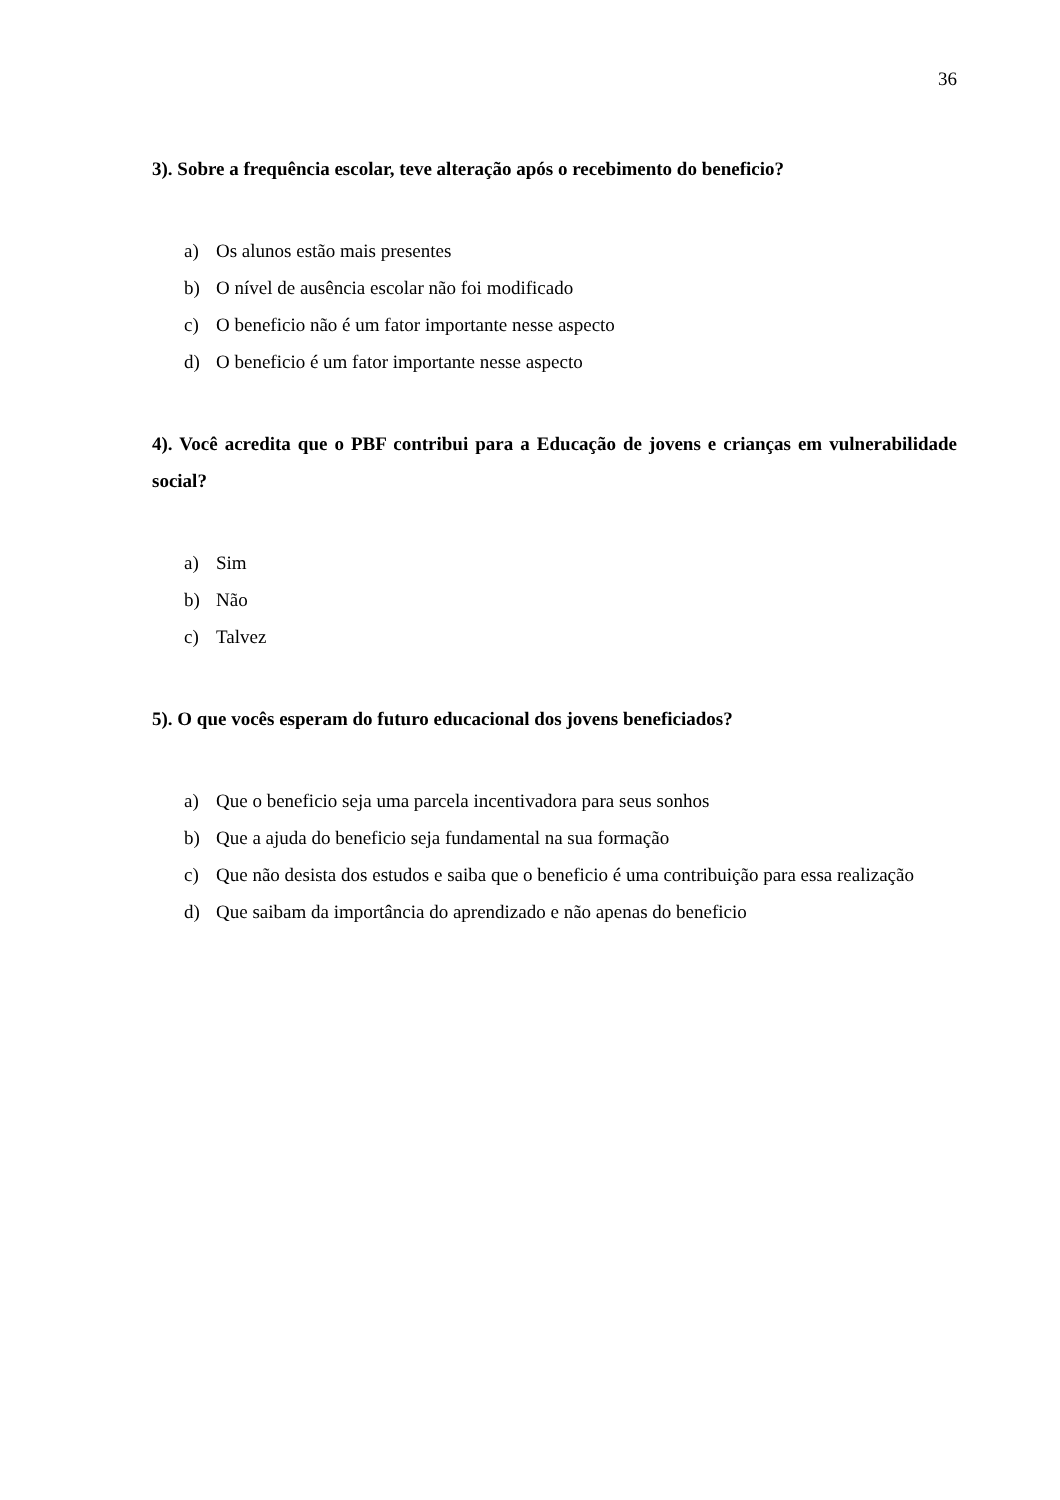36
3). Sobre a frequência escolar, teve alteração após o recebimento do beneficio?
a) Os alunos estão mais presentes
b) O nível de ausência escolar não foi modificado
c) O beneficio não é um fator importante nesse aspecto
d) O beneficio é um fator importante nesse aspecto
4). Você acredita que o PBF contribui para a Educação de jovens e crianças em vulnerabilidade social?
a) Sim
b) Não
c) Talvez
5). O que vocês esperam do futuro educacional dos jovens beneficiados?
a) Que o beneficio seja uma parcela incentivadora para seus sonhos
b) Que a ajuda do beneficio seja fundamental na sua formação
c) Que não desista dos estudos e saiba que o beneficio é uma contribuição para essa realização
d) Que saibam da importância do aprendizado e não apenas do beneficio